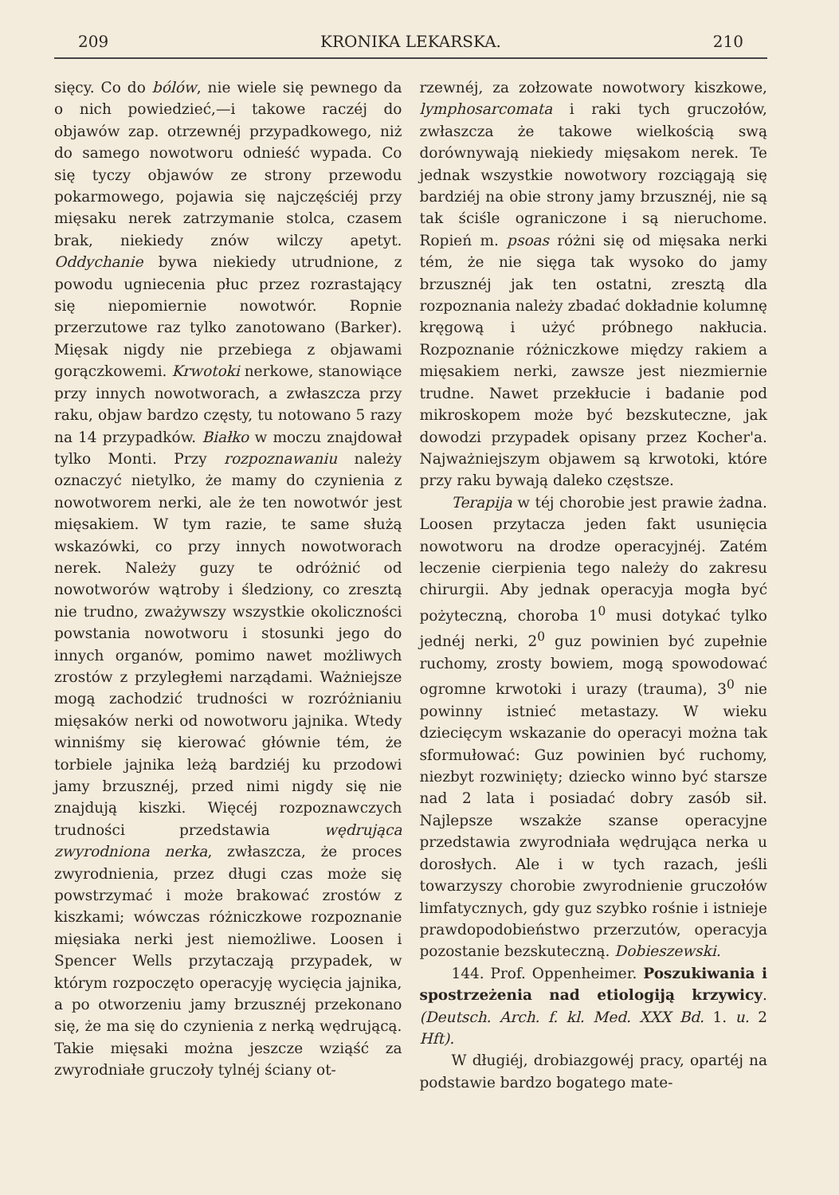209 KRONIKA LEKARSKA. 210
sięcy. Co do bólów, nie wiele się pewnego da o nich powiedzieć,—i takowe raczéj do objawów zap. otrzewnéj przypadkowego, niż do samego nowotworu odnieść wypada. Co się tyczy objawów ze strony przewodu pokarmowego, pojawia się najczęściéj przy mięsaku nerek zatrzymanie stolca, czasem brak, niekiedy znów wilczy apetyt. Oddychanie bywa niekiedy utrudnione, z powodu ugniecenia płuc przez rozrastający się niepomiernie nowotwór. Ropnie przerzutowe raz tylko zanotowano (Barker). Mięsak nigdy nie przebiega z objawami gorączkowemi. Krwotoki nerkowe, stanowiące przy innych nowotworach, a zwłaszcza przy raku, objaw bardzo częsty, tu notowano 5 razy na 14 przypadków. Białko w moczu znajdował tylko Monti. Przy rozpoznawaniu należy oznaczyć nietylko, że mamy do czynienia z nowotworem nerki, ale że ten nowotwór jest mięsakiem. W tym razie, te same służą wskazówki, co przy innych nowotworach nerek. Należy guzy te odróżnić od nowotworów wątroby i śledziony, co zresztą nie trudno, zważywszy wszystkie okoliczności powstania nowotworu i stosunki jego do innych organów, pomimo nawet możliwych zrostów z przyległemi narządami. Ważniejsze mogą zachodzić trudności w rozróżnianiu mięsaków nerki od nowotworu jajnika. Wtedy winniśmy się kierować głównie tém, że torbiele jajnika leżą bardziéj ku przodowi jamy brzusznéj, przed nimi nigdy się nie znajdują kiszki. Więcéj rozpoznawczych trudności przedstawia wędrująca zwyrodniona nerka, zwłaszcza, że proces zwyrodnienia, przez długi czas może się powstrzymać i może brakować zrostów z kiszkami; wówczas różniczkowe rozpoznanie mięsiaka nerki jest niemożliwe. Loosen i Spencer Wells przytaczają przypadek, w którym rozpoczęto operacyję wycięcia jajnika, a po otworzeniu jamy brzusznéj przekonano się, że ma się do czynienia z nerką wędrującą. Takie mięsaki można jeszcze wziąść za zwyrodniałe gruczoły tylnéj ściany ot-
rzewnéj, za zołzowate nowotwory kiszkowe, lymphosarcomata i raki tych gruczołów, zwłaszcza że takowe wielkością swą dorównywają niekiedy mięsakom nerek. Te jednak wszystkie nowotwory rozciągają się bardziéj na obie strony jamy brzusznéj, nie są tak ściśle ograniczone i są nieruchome. Ropień m. psoas różni się od mięsaka nerki tém, że nie sięga tak wysoko do jamy brzusznéj jak ten ostatni, zresztą dla rozpoznania należy zbadać dokładnie kolumnę kręgową i użyć próbnego nakłucia. Rozpoznanie różniczkowe między rakiem a mięsakiem nerki, zawsze jest niezmiernie trudne. Nawet przekłucie i badanie pod mikroskopem może być bezskuteczne, jak dowodzi przypadek opisany przez Kocher'a. Najważniejszym objawem są krwotoki, które przy raku bywają daleko częstsze.
Terapija w téj chorobie jest prawie żadna. Loosen przytacza jeden fakt usunięcia nowotworu na drodze operacyjnéj. Zatém leczenie cierpienia tego należy do zakresu chirurgii. Aby jednak operacyja mogła być pożyteczną, choroba 1<sup>0</sup> musi dotykać tylko jednéj nerki, 2<sup>0</sup> guz powinien być zupełnie ruchomy, zrosty bowiem, mogą spowodować ogromne krwotoki i urazy (trauma), 3<sup>0</sup> nie powinny istnieć metastazy. W wieku dziecięcym wskazanie do operacyi można tak sformułować: Guz powinien być ruchomy, niezbyt rozwinięty; dziecko winno być starsze nad 2 lata i posiadać dobry zasób sił. Najlepsze wszakże szanse operacyjne przedstawia zwyrodniała wędrująca nerka u dorosłych. Ale i w tych razach, jeśli towarzyszy chorobie zwyrodnienie gruczołów limfatycznych, gdy guz szybko rośnie i istnieje prawdopodobieństwo przerzutów, operacyja pozostanie bezskuteczną. Dobieszewski.
144. Prof. Oppenheimer. Poszukiwania i spostrzeżenia nad etiologiją krzywicy. (Deutsch. Arch. f. kl. Med. XXX Bd. 1. u. 2 Hft).
W długiéj, drobiazgowéj pracy, opartéj na podstawie bardzo bogatego mate-